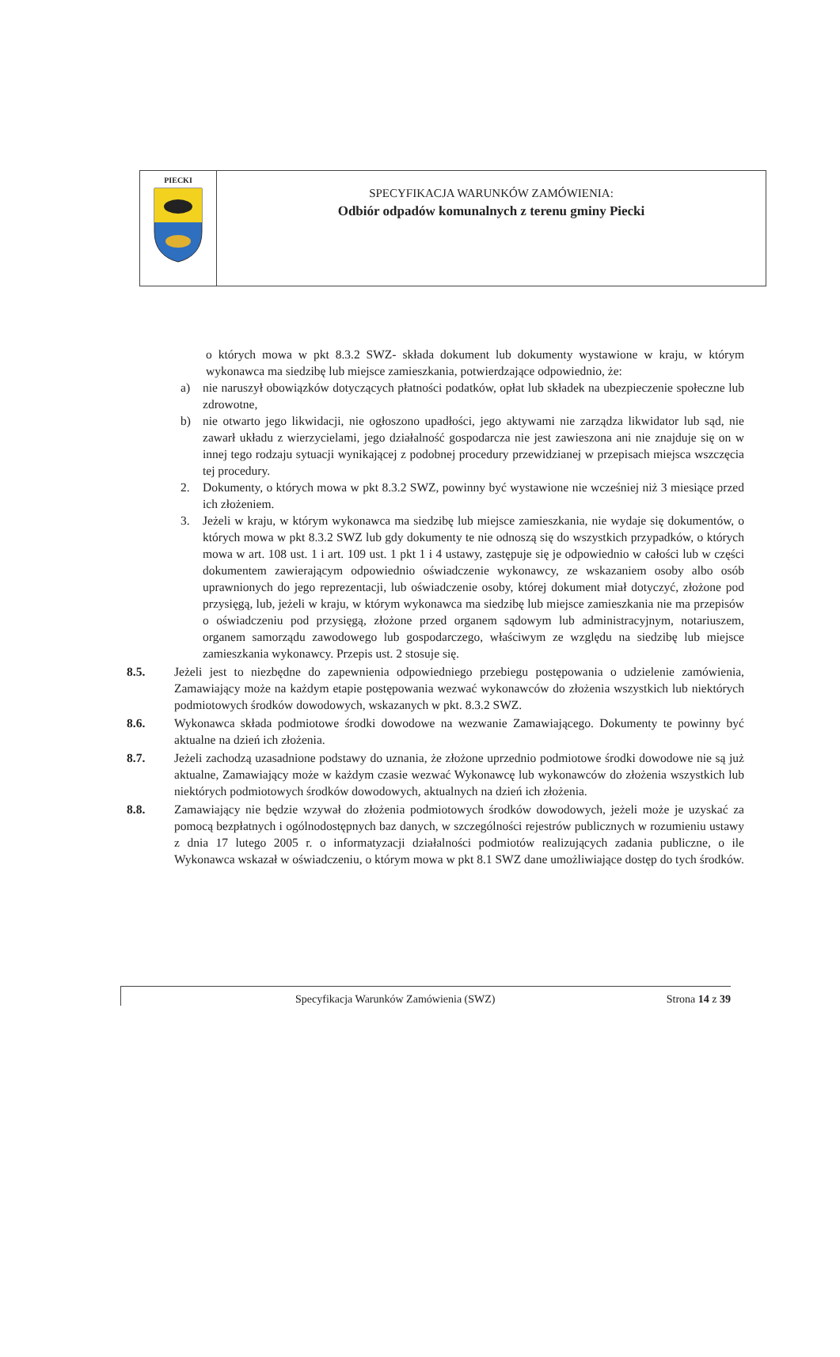PIECKI
SPECYFIKACJA WARUNKÓW ZAMÓWIENIA:
Odbiór odpadów komunalnych z terenu gminy Piecki
o których mowa w pkt 8.3.2 SWZ- składa dokument lub dokumenty wystawione w kraju, w którym wykonawca ma siedzibę lub miejsce zamieszkania, potwierdzające odpowiednio, że:
a) nie naruszył obowiązków dotyczących płatności podatków, opłat lub składek na ubezpieczenie społeczne lub zdrowotne,
b) nie otwarto jego likwidacji, nie ogłoszono upadłości, jego aktywami nie zarządza likwidator lub sąd, nie zawarł układu z wierzycielami, jego działalność gospodarcza nie jest zawieszona ani nie znajduje się on w innej tego rodzaju sytuacji wynikającej z podobnej procedury przewidzianej w przepisach miejsca wszczęcia tej procedury.
2. Dokumenty, o których mowa w pkt 8.3.2 SWZ, powinny być wystawione nie wcześniej niż 3 miesiące przed ich złożeniem.
3. Jeżeli w kraju, w którym wykonawca ma siedzibę lub miejsce zamieszkania, nie wydaje się dokumentów, o których mowa w pkt 8.3.2 SWZ lub gdy dokumenty te nie odnoszą się do wszystkich przypadków, o których mowa w art. 108 ust. 1 i art. 109 ust. 1 pkt 1 i 4 ustawy, zastępuje się je odpowiednio w całości lub w części dokumentem zawierającym odpowiednio oświadczenie wykonawcy, ze wskazaniem osoby albo osób uprawnionych do jego reprezentacji, lub oświadczenie osoby, której dokument miał dotyczyć, złożone pod przysięgą, lub, jeżeli w kraju, w którym wykonawca ma siedzibę lub miejsce zamieszkania nie ma przepisów o oświadczeniu pod przysięgą, złożone przed organem sądowym lub administracyjnym, notariuszem, organem samorządu zawodowego lub gospodarczego, właściwym ze względu na siedzibę lub miejsce zamieszkania wykonawcy. Przepis ust. 2 stosuje się.
8.5. Jeżeli jest to niezbędne do zapewnienia odpowiedniego przebiegu postępowania o udzielenie zamówienia, Zamawiający może na każdym etapie postępowania wezwać wykonawców do złożenia wszystkich lub niektórych podmiotowych środków dowodowych, wskazanych w pkt. 8.3.2 SWZ.
8.6. Wykonawca składa podmiotowe środki dowodowe na wezwanie Zamawiającego. Dokumenty te powinny być aktualne na dzień ich złożenia.
8.7. Jeżeli zachodzą uzasadnione podstawy do uznania, że złożone uprzednio podmiotowe środki dowodowe nie są już aktualne, Zamawiający może w każdym czasie wezwać Wykonawcę lub wykonawców do złożenia wszystkich lub niektórych podmiotowych środków dowodowych, aktualnych na dzień ich złożenia.
8.8. Zamawiający nie będzie wzywał do złożenia podmiotowych środków dowodowych, jeżeli może je uzyskać za pomocą bezpłatnych i ogólnodostępnych baz danych, w szczególności rejestrów publicznych w rozumieniu ustawy z dnia 17 lutego 2005 r. o informatyzacji działalności podmiotów realizujących zadania publiczne, o ile Wykonawca wskazał w oświadczeniu, o którym mowa w pkt 8.1 SWZ dane umożliwiające dostęp do tych środków.
Specyfikacja Warunków Zamówienia (SWZ) Strona 14 z 39